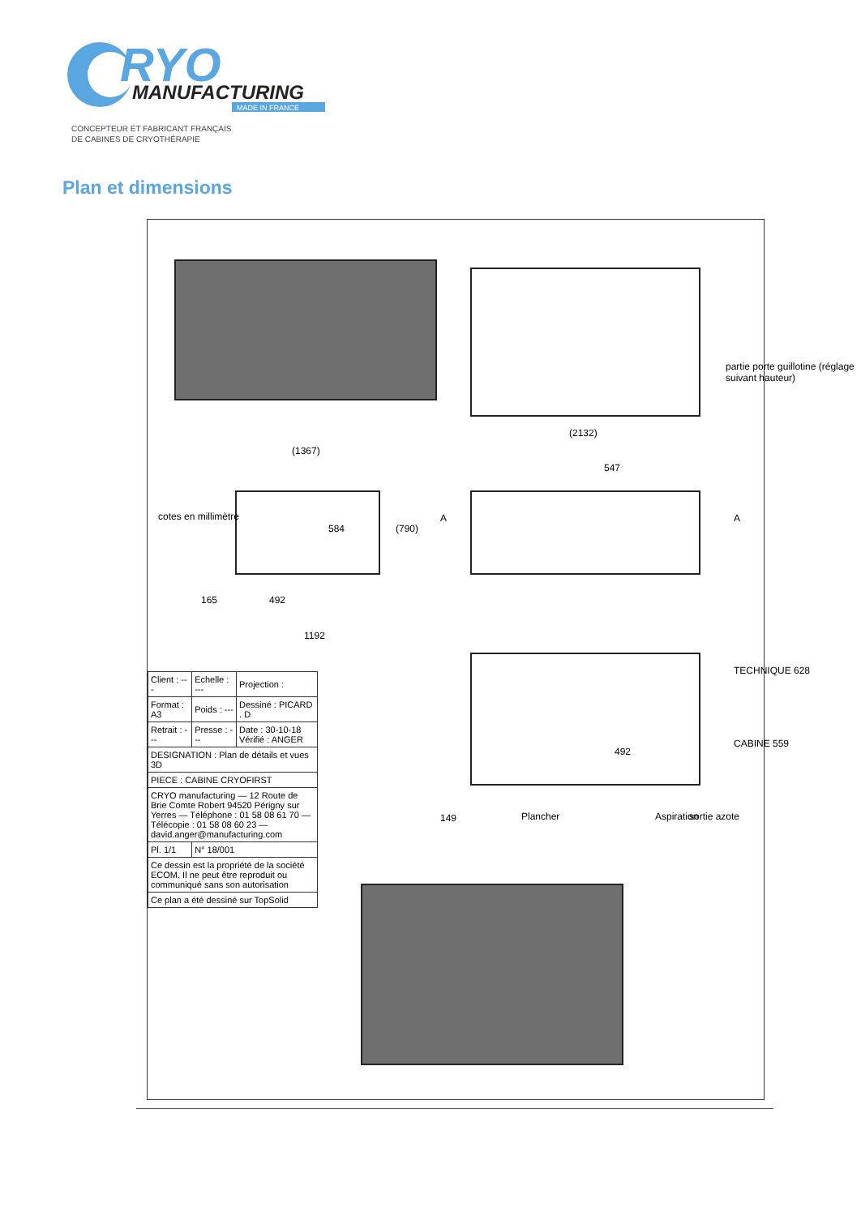RYO
MANUFACTURING
MADE IN FRANCE
CONCEPTEUR ET FABRICANT FRANÇAIS
DE CABINES DE CRYOTHÉRAPIE
Plan et dimensions
(2132)
547
(1367)
584 (790)
165 492
1192
cotes en millimètre
partie porte guillotine (réglage suivant hauteur)
TECHNIQUE 628
CABINE 559
492
149 Plancher Aspiration sortie azote
A A
| Client : --- | Echelle : --- | Projection : |
| Format : A3 | Poids : --- | Dessiné : PICARD . D |
| Retrait : --- | Presse : --- | Date : 30-10-18 Vérifié : ANGER |
| DESIGNATION : Plan de détails et vues 3D | | |
| PIECE : CABINE CRYOFIRST | | |
| CRYO manufacturing — 12 Route de Brie Comte Robert 94520 Périgny sur Yerres — Téléphone : 01 58 08 61 70 — Télécopie : 01 58 08 60 23 — david.anger@manufacturing.com | | |
| Pl. 1/1 | N° 18/001 | |
| Ce dessin est la propriété de la société ECOM. Il ne peut être reproduit ou communiqué sans son autorisation | | |
| Ce plan a été dessiné sur TopSolid | | |